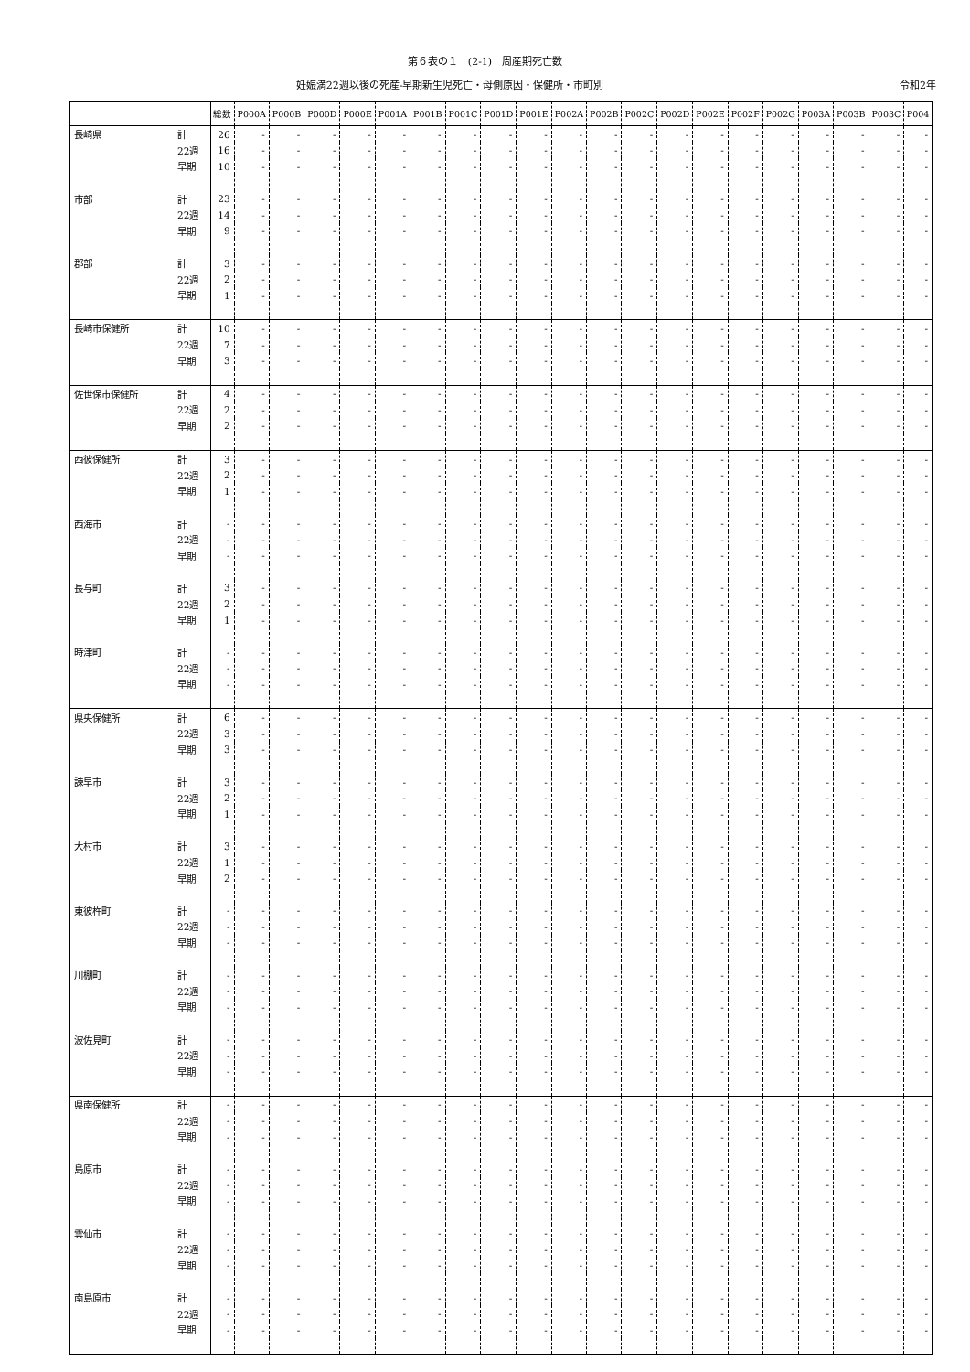第６表の１　(2-1)　周産期死亡数
妊娠満22週以後の死産-早期新生児死亡・母側原因・保健所・市町別 令和2年
| | | 総数 | P000A | P000B | P000D | P000E | P001A | P001B | P001C | P001D | P001E | P002A | P002B | P002C | P002D | P002E | P002F | P002G | P003A | P003B | P003C | P004 |
| --- | --- | --- | --- | --- | --- | --- | --- | --- | --- | --- | --- | --- | --- | --- | --- | --- | --- | --- | --- | --- | --- | --- |
| 長崎県 | 計 | 26 | - | - | - | - | - | - | - | - | - | - | - | - | - | - | - | - | - | - | - | - |
| | 22週 | 16 | - | - | - | - | - | - | - | - | - | - | - | - | - | - | - | - | - | - | - | - |
| | 早期 | 10 | - | - | - | - | - | - | - | - | - | - | - | - | - | - | - | - | - | - | - | - |
| 市部 | 計 | 23 | - | - | - | - | - | - | - | - | - | - | - | - | - | - | - | - | - | - | - | - |
| | 22週 | 14 | - | - | - | - | - | - | - | - | - | - | - | - | - | - | - | - | - | - | - | - |
| | 早期 | 9 | - | - | - | - | - | - | - | - | - | - | - | - | - | - | - | - | - | - | - | - |
| 郡部 | 計 | 3 | - | - | - | - | - | - | - | - | - | - | - | - | - | - | - | - | - | - | - | - |
| | 22週 | 2 | - | - | - | - | - | - | - | - | - | - | - | - | - | - | - | - | - | - | - | - |
| | 早期 | 1 | - | - | - | - | - | - | - | - | - | - | - | - | - | - | - | - | - | - | - | - |
| 長崎市保健所 | 計 | 10 | - | - | - | - | - | - | - | - | - | - | - | - | - | - | - | - | - | - | - | - |
| | 22週 | 7 | - | - | - | - | - | - | - | - | - | - | - | - | - | - | - | - | - | - | - | - |
| | 早期 | 3 | - | - | - | - | - | - | - | - | - | - | - | - | - | - | - | - | - | - | - | - |
| 佐世保市保健所 | 計 | 4 | - | - | - | - | - | - | - | - | - | - | - | - | - | - | - | - | - | - | - | - |
| | 22週 | 2 | - | - | - | - | - | - | - | - | - | - | - | - | - | - | - | - | - | - | - | - |
| | 早期 | 2 | - | - | - | - | - | - | - | - | - | - | - | - | - | - | - | - | - | - | - | - |
| 西彼保健所 | 計 | 3 | - | - | - | - | - | - | - | - | - | - | - | - | - | - | - | - | - | - | - | - |
| | 22週 | 2 | - | - | - | - | - | - | - | - | - | - | - | - | - | - | - | - | - | - | - | - |
| | 早期 | 1 | - | - | - | - | - | - | - | - | - | - | - | - | - | - | - | - | - | - | - | - |
| 西海市 | 計 | - | - | - | - | - | - | - | - | - | - | - | - | - | - | - | - | - | - | - | - | - |
| | 22週 | - | - | - | - | - | - | - | - | - | - | - | - | - | - | - | - | - | - | - | - | - |
| | 早期 | - | - | - | - | - | - | - | - | - | - | - | - | - | - | - | - | - | - | - | - | - |
| 長与町 | 計 | 3 | - | - | - | - | - | - | - | - | - | - | - | - | - | - | - | - | - | - | - | - |
| | 22週 | 2 | - | - | - | - | - | - | - | - | - | - | - | - | - | - | - | - | - | - | - | - |
| | 早期 | 1 | - | - | - | - | - | - | - | - | - | - | - | - | - | - | - | - | - | - | - | - |
| 時津町 | 計 | - | - | - | - | - | - | - | - | - | - | - | - | - | - | - | - | - | - | - | - | - |
| | 22週 | - | - | - | - | - | - | - | - | - | - | - | - | - | - | - | - | - | - | - | - | - |
| | 早期 | - | - | - | - | - | - | - | - | - | - | - | - | - | - | - | - | - | - | - | - | - |
| 県央保健所 | 計 | 6 | - | - | - | - | - | - | - | - | - | - | - | - | - | - | - | - | - | - | - | - |
| | 22週 | 3 | - | - | - | - | - | - | - | - | - | - | - | - | - | - | - | - | - | - | - | - |
| | 早期 | 3 | - | - | - | - | - | - | - | - | - | - | - | - | - | - | - | - | - | - | - | - |
| 諫早市 | 計 | 3 | - | - | - | - | - | - | - | - | - | - | - | - | - | - | - | - | - | - | - | - |
| | 22週 | 2 | - | - | - | - | - | - | - | - | - | - | - | - | - | - | - | - | - | - | - | - |
| | 早期 | 1 | - | - | - | - | - | - | - | - | - | - | - | - | - | - | - | - | - | - | - | - |
| 大村市 | 計 | 3 | - | - | - | - | - | - | - | - | - | - | - | - | - | - | - | - | - | - | - | - |
| | 22週 | 1 | - | - | - | - | - | - | - | - | - | - | - | - | - | - | - | - | - | - | - | - |
| | 早期 | 2 | - | - | - | - | - | - | - | - | - | - | - | - | - | - | - | - | - | - | - | - |
| 東彼杵町 | 計 | - | - | - | - | - | - | - | - | - | - | - | - | - | - | - | - | - | - | - | - | - |
| | 22週 | - | - | - | - | - | - | - | - | - | - | - | - | - | - | - | - | - | - | - | - | - |
| | 早期 | - | - | - | - | - | - | - | - | - | - | - | - | - | - | - | - | - | - | - | - | - |
| 川棚町 | 計 | - | - | - | - | - | - | - | - | - | - | - | - | - | - | - | - | - | - | - | - | - |
| | 22週 | - | - | - | - | - | - | - | - | - | - | - | - | - | - | - | - | - | - | - | - | - |
| | 早期 | - | - | - | - | - | - | - | - | - | - | - | - | - | - | - | - | - | - | - | - | - |
| 波佐見町 | 計 | - | - | - | - | - | - | - | - | - | - | - | - | - | - | - | - | - | - | - | - | - |
| | 22週 | - | - | - | - | - | - | - | - | - | - | - | - | - | - | - | - | - | - | - | - | - |
| | 早期 | - | - | - | - | - | - | - | - | - | - | - | - | - | - | - | - | - | - | - | - | - |
| 県南保健所 | 計 | - | - | - | - | - | - | - | - | - | - | - | - | - | - | - | - | - | - | - | - | - |
| | 22週 | - | - | - | - | - | - | - | - | - | - | - | - | - | - | - | - | - | - | - | - | - |
| | 早期 | - | - | - | - | - | - | - | - | - | - | - | - | - | - | - | - | - | - | - | - | - |
| 島原市 | 計 | - | - | - | - | - | - | - | - | - | - | - | - | - | - | - | - | - | - | - | - | - |
| | 22週 | - | - | - | - | - | - | - | - | - | - | - | - | - | - | - | - | - | - | - | - | - |
| | 早期 | - | - | - | - | - | - | - | - | - | - | - | - | - | - | - | - | - | - | - | - | - |
| 雲仙市 | 計 | - | - | - | - | - | - | - | - | - | - | - | - | - | - | - | - | - | - | - | - | - |
| | 22週 | - | - | - | - | - | - | - | - | - | - | - | - | - | - | - | - | - | - | - | - | - |
| | 早期 | - | - | - | - | - | - | - | - | - | - | - | - | - | - | - | - | - | - | - | - | - |
| 南島原市 | 計 | - | - | - | - | - | - | - | - | - | - | - | - | - | - | - | - | - | - | - | - | - |
| | 22週 | - | - | - | - | - | - | - | - | - | - | - | - | - | - | - | - | - | - | - | - | - |
| | 早期 | - | - | - | - | - | - | - | - | - | - | - | - | - | - | - | - | - | - | - | - | - |